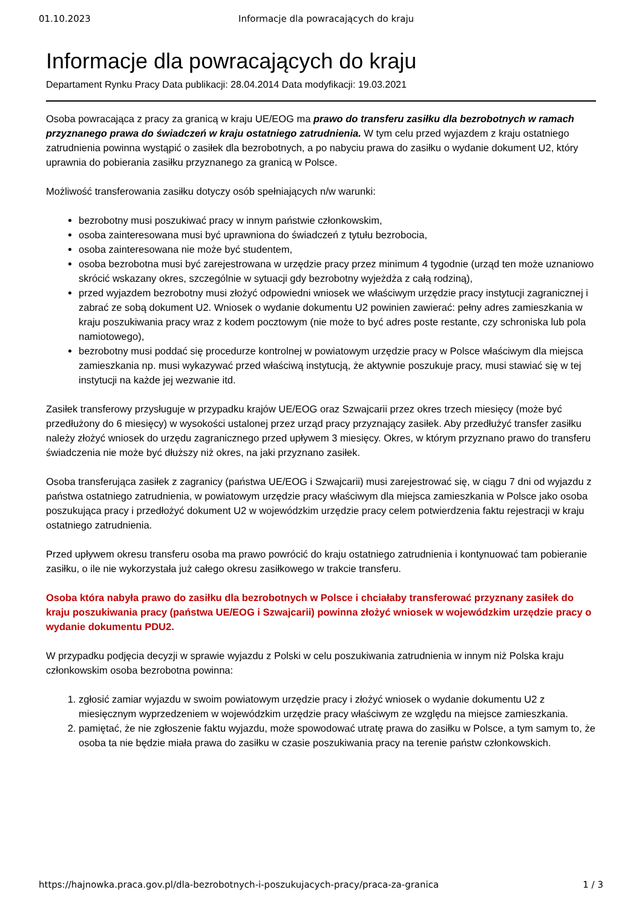01.10.2023 Informacje dla powracających do kraju
Informacje dla powracających do kraju
Departament Rynku Pracy Data publikacji: 28.04.2014 Data modyfikacji: 19.03.2021
Osoba powracająca z pracy za granicą w kraju UE/EOG ma prawo do transferu zasiłku dla bezrobotnych w ramach przyznanego prawa do świadczeń w kraju ostatniego zatrudnienia. W tym celu przed wyjazdem z kraju ostatniego zatrudnienia powinna wystąpić o zasiłek dla bezrobotnych, a po nabyciu prawa do zasiłku o wydanie dokument U2, który uprawnia do pobierania zasiłku przyznanego za granicą w Polsce.
Możliwość transferowania zasiłku dotyczy osób spełniających n/w warunki:
bezrobotny musi poszukiwać pracy w innym państwie członkowskim,
osoba zainteresowana musi być uprawniona do świadczeń z tytułu bezrobocia,
osoba zainteresowana nie może być studentem,
osoba bezrobotna musi być zarejestrowana w urzędzie pracy przez minimum 4 tygodnie (urząd ten może uznaniowo skrócić wskazany okres, szczególnie w sytuacji gdy bezrobotny wyjeżdża z całą rodziną),
przed wyjazdem bezrobotny musi złożyć odpowiedni wniosek we właściwym urzędzie pracy instytucji zagranicznej i zabrać ze sobą dokument U2. Wniosek o wydanie dokumentu U2 powinien zawierać: pełny adres zamieszkania w kraju poszukiwania pracy wraz z kodem pocztowym (nie może to być adres poste restante, czy schroniska lub pola namiotowego),
bezrobotny musi poddać się procedurze kontrolnej w powiatowym urzędzie pracy w Polsce właściwym dla miejsca zamieszkania np. musi wykazywać przed właściwą instytucją, że aktywnie poszukuje pracy, musi stawiać się w tej instytucji na każde jej wezwanie itd.
Zasiłek transferowy przysługuje w przypadku krajów UE/EOG oraz Szwajcarii przez okres trzech miesięcy (może być przedłużony do 6 miesięcy) w wysokości ustalonej przez urząd pracy przyznający zasiłek. Aby przedłużyć transfer zasiłku należy złożyć wniosek do urzędu zagranicznego przed upływem 3 miesięcy. Okres, w którym przyznano prawo do transferu świadczenia nie może być dłuższy niż okres, na jaki przyznano zasiłek.
Osoba transferująca zasiłek z zagranicy (państwa UE/EOG i Szwajcarii) musi zarejestrować się, w ciągu 7 dni od wyjazdu z państwa ostatniego zatrudnienia, w powiatowym urzędzie pracy właściwym dla miejsca zamieszkania w Polsce jako osoba poszukująca pracy i przedłożyć dokument U2 w wojewódzkim urzędzie pracy celem potwierdzenia faktu rejestracji w kraju ostatniego zatrudnienia.
Przed upływem okresu transferu osoba ma prawo powrócić do kraju ostatniego zatrudnienia i kontynuować tam pobieranie zasiłku, o ile nie wykorzystała już całego okresu zasiłkowego w trakcie transferu.
Osoba która nabyła prawo do zasiłku dla bezrobotnych w Polsce i chciałaby transferować przyznany zasiłek do kraju poszukiwania pracy (państwa UE/EOG i Szwajcarii) powinna złożyć wniosek w wojewódzkim urzędzie pracy o wydanie dokumentu PDU2.
W przypadku podjęcia decyzji w sprawie wyjazdu z Polski w celu poszukiwania zatrudnienia w innym niż Polska kraju członkowskim osoba bezrobotna powinna:
1. zgłosić zamiar wyjazdu w swoim powiatowym urzędzie pracy i złożyć wniosek o wydanie dokumentu U2 z miesięcznym wyprzedzeniem w wojewódzkim urzędzie pracy właściwym ze względu na miejsce zamieszkania.
2. pamiętać, że nie zgłoszenie faktu wyjazdu, może spowodować utratę prawa do zasiłku w Polsce, a tym samym to, że osoba ta nie będzie miała prawa do zasiłku w czasie poszukiwania pracy na terenie państw członkowskich.
https://hajnowka.praca.gov.pl/dla-bezrobotnych-i-poszukujacych-pracy/praca-za-granica 1 / 3